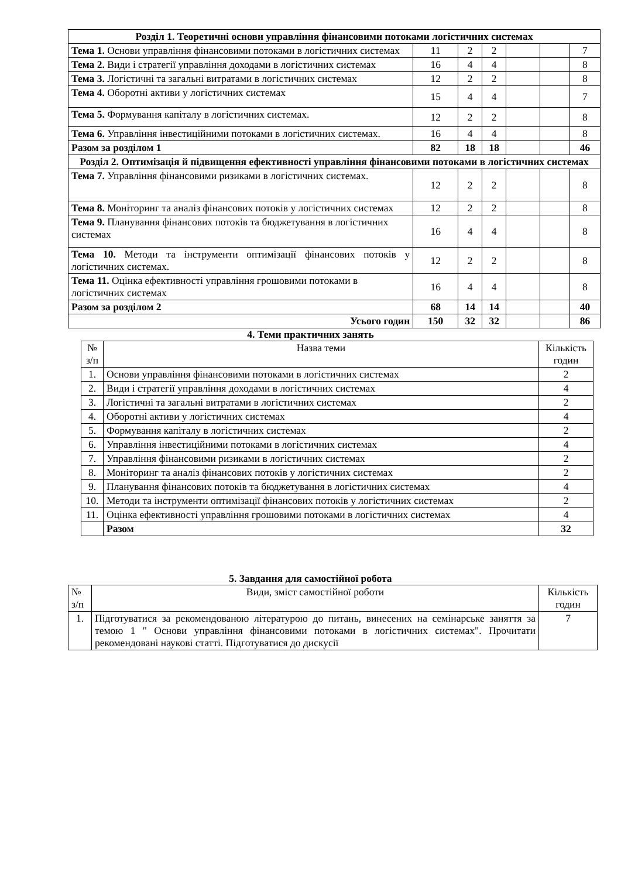| Розділ 1. Теоретичні основи управління фінансовими потоками логістичних системах | | | | | | |
| Тема 1. Основи управління фінансовими потоками в логістичних системах | 11 | 2 | 2 | | | 7 |
| Тема 2. Види і стратегії управління доходами в логістичних системах | 16 | 4 | 4 | | | 8 |
| Тема 3. Логістичні та загальні витратами в логістичних системах | 12 | 2 | 2 | | | 8 |
| Тема 4. Оборотні активи у логістичних системах | 15 | 4 | 4 | | | 7 |
| Тема 5. Формування капіталу в логістичних системах. | 12 | 2 | 2 | | | 8 |
| Тема 6. Управління інвестиційними потоками в логістичних системах. | 16 | 4 | 4 | | | 8 |
| Разом за розділом 1 | 82 | 18 | 18 | | | 46 |
| Розділ 2. Оптимізація й підвищення ефективності управління фінансовими потоками в логістичних системах | | | | | | |
| Тема 7. Управління фінансовими ризиками в логістичних системах. | 12 | 2 | 2 | | | 8 |
| Тема 8. Моніторинг та аналіз фінансових потоків у логістичних системах | 12 | 2 | 2 | | | 8 |
| Тема 9. Планування фінансових потоків та бюджетування в логістичних системах | 16 | 4 | 4 | | | 8 |
| Тема 10. Методи та інструменти оптимізації фінансових потоків у логістичних системах. | 12 | 2 | 2 | | | 8 |
| Тема 11. Оцінка ефективності управління грошовими потоками в логістичних системах | 16 | 4 | 4 | | | 8 |
| Разом за розділом 2 | 68 | 14 | 14 | | | 40 |
| Усього годин | 150 | 32 | 32 | | | 86 |
4. Теми практичних занять
| № з/п | Назва теми | Кількість годин |
| 1. | Основи управління фінансовими потоками в логістичних системах | 2 |
| 2. | Види і стратегії управління доходами в логістичних системах | 4 |
| 3. | Логістичні та загальні витратами в логістичних системах | 2 |
| 4. | Оборотні активи у логістичних системах | 4 |
| 5. | Формування капіталу в логістичних системах | 2 |
| 6. | Управління інвестиційними потоками в логістичних системах | 4 |
| 7. | Управління фінансовими ризиками в логістичних системах | 2 |
| 8. | Моніторинг та аналіз фінансових потоків у логістичних системах | 2 |
| 9. | Планування фінансових потоків та бюджетування в логістичних системах | 4 |
| 10. | Методи та інструменти оптимізації фінансових потоків у логістичних системах | 2 |
| 11. | Оцінка ефективності управління грошовими потоками в логістичних системах | 4 |
| | Разом | 32 |
5. Завдання для самостійної робота
| № з/п | Види, зміст самостійної роботи | Кількість годин |
| 1. | Підготуватися за рекомендованою літературою до питань, винесених на семінарське заняття за темою 1 " Основи управління фінансовими потоками в логістичних системах". Прочитати рекомендовані наукові статті. Підготуватися до дискусії | 7 |